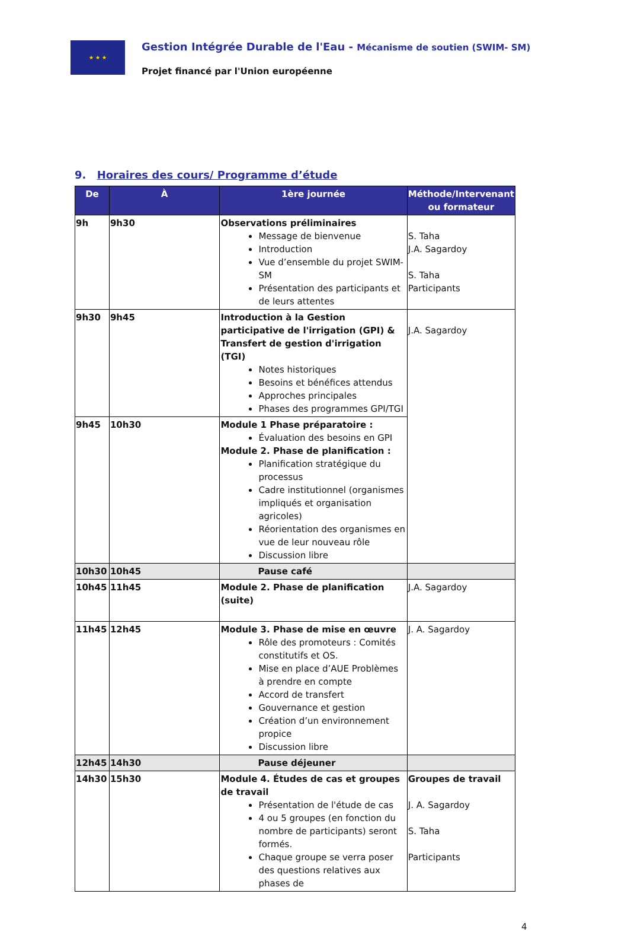★ ★ ★
Gestion Intégrée Durable de l'Eau - Mécanisme de soutien (SWIM- SM)
Projet financé par l'Union européenne
9. Horaires des cours/ Programme d’étude
| De | À | 1ère journée | Méthode/Intervenant ou formateur |
| --- | --- | --- | --- |
| 9h | 9h30 | Observations préliminaires Message de bienvenue Introduction Vue d’ensemble du projet SWIM-SM Présentation des participants et de leurs attentes | S. Taha J.A. Sagardoy S. Taha Participants |
| 9h30 | 9h45 | Introduction à la Gestion participative de l'irrigation (GPI) & Transfert de gestion d'irrigation (TGI) Notes historiques Besoins et bénéfices attendus Approches principales Phases des programmes GPI/TGI | J.A. Sagardoy |
| 9h45 | 10h30 | Module 1 Phase préparatoire : Évaluation des besoins en GPI Module 2. Phase de planification : Planification stratégique du processus Cadre institutionnel (organismes impliqués et organisation agricoles) Réorientation des organismes en vue de leur nouveau rôle Discussion libre | |
| 10h30 | 10h45 | Pause café | |
| 10h45 | 11h45 | Module 2. Phase de planification (suite) | J.A. Sagardoy |
| 11h45 | 12h45 | Module 3. Phase de mise en œuvre Rôle des promoteurs : Comités constitutifs et OS. Mise en place d’AUE Problèmes à prendre en compte Accord de transfert Gouvernance et gestion Création d’un environnement propice Discussion libre | J. A. Sagardoy |
| 12h45 | 14h30 | Pause déjeuner | |
| 14h30 | 15h30 | Module 4. Études de cas et groupes de travail Présentation de l'étude de cas 4 ou 5 groupes (en fonction du nombre de participants) seront formés. Chaque groupe se verra poser des questions relatives aux phases de | Groupes de travail J. A. Sagardoy S. Taha Participants |
4